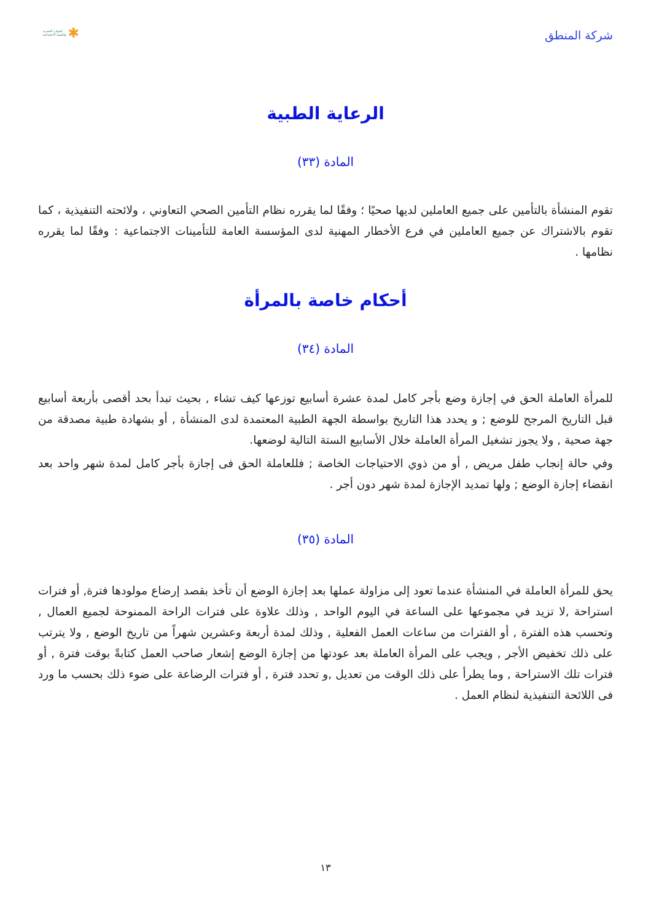شركة المنطق
الموارد البشرية
والتنمية الاجتماعية ✱
الرعاية الطبية
المادة (٣٣)
تقوم المنشأة بالتأمين على جميع العاملين لديها صحيًا ؛ وفقًا لما يقرره نظام التأمين الصحي التعاوني ، ولائحته التنفيذية ، كما تقوم بالاشتراك عن جميع العاملين في فرع الأخطار المهنية لدى المؤسسة العامة للتأمينات الاجتماعية : وفقًا لما يقرره نظامها .
أحكام خاصة بالمرأة
المادة (٣٤)
للمرأة العاملة الحق في إجازة وضع بأجر كامل لمدة عشرة أسابيع توزعها كيف تشاء , بحيث تبدأ بحد أقصى بأربعة أسابيع قبل التاريخ المرجح للوضع ; و يحدد هذا التاريخ بواسطة الجهة الطبية المعتمدة لدى المنشأة , أو بشهادة طبية مصدقة من جهة صحية , ولا يجوز تشغيل المرأة العاملة خلال الأسابيع الستة التالية لوضعها.
وفي حالة إنجاب طفل مريض , أو من ذوي الاحتياجات الخاصة ; فللعاملة الحق فى إجازة بأجر كامل لمدة شهر واحد بعد انقضاء إجازة الوضع ; ولها تمديد الإجازة لمدة شهر دون أجر .
المادة (٣٥)
يحق للمرأة العاملة في المنشأة عندما تعود إلى مزاولة عملها بعد إجازة الوضع أن تأخذ بقصد إرضاع مولودها فترة, أو فترات استراحة ,لا تزيد في مجموعها على الساعة في اليوم الواحد , وذلك علاوة على فترات الراحة الممنوحة لجميع العمال , وتحسب هذه الفترة , أو الفترات من ساعات العمل الفعلية , وذلك لمدة أربعة وعشرين شهراً من تاريخ الوضع , ولا يترتب على ذلك تخفيض الأجر , ويجب على المرأة العاملة بعد عودتها من إجازة الوضع إشعار صاحب العمل كتابةً بوقت فترة , أو فترات تلك الاستراحة , وما يطرأ على ذلك الوقت من تعديل ,و تحدد فترة , أو فترات الرضاعة على ضوء ذلك بحسب ما ورد فى اللائحة التنفيذية لنظام العمل .
١٣